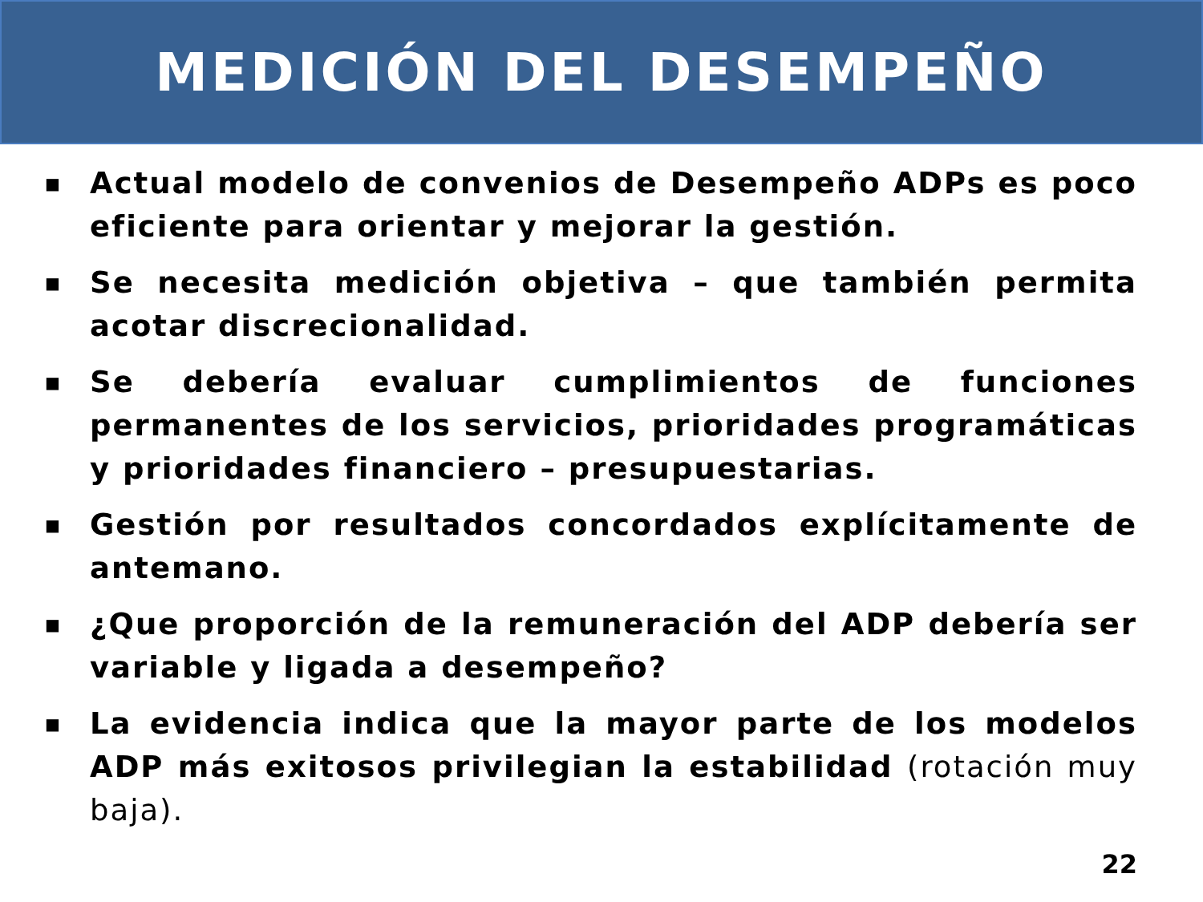MEDICIÓN DEL DESEMPEÑO
■ Actual modelo de convenios de Desempeño ADPs es poco eficiente para orientar y mejorar la gestión.
■ Se necesita medición objetiva – que también permita acotar discrecionalidad.
■ Se debería evaluar cumplimientos de funciones permanentes de los servicios, prioridades programáticas y prioridades financiero – presupuestarias.
■ Gestión por resultados concordados explícitamente de antemano.
■ ¿Que proporción de la remuneración del ADP debería ser variable y ligada a desempeño?
■ La evidencia indica que la mayor parte de los modelos ADP más exitosos privilegian la estabilidad (rotación muy baja).
22